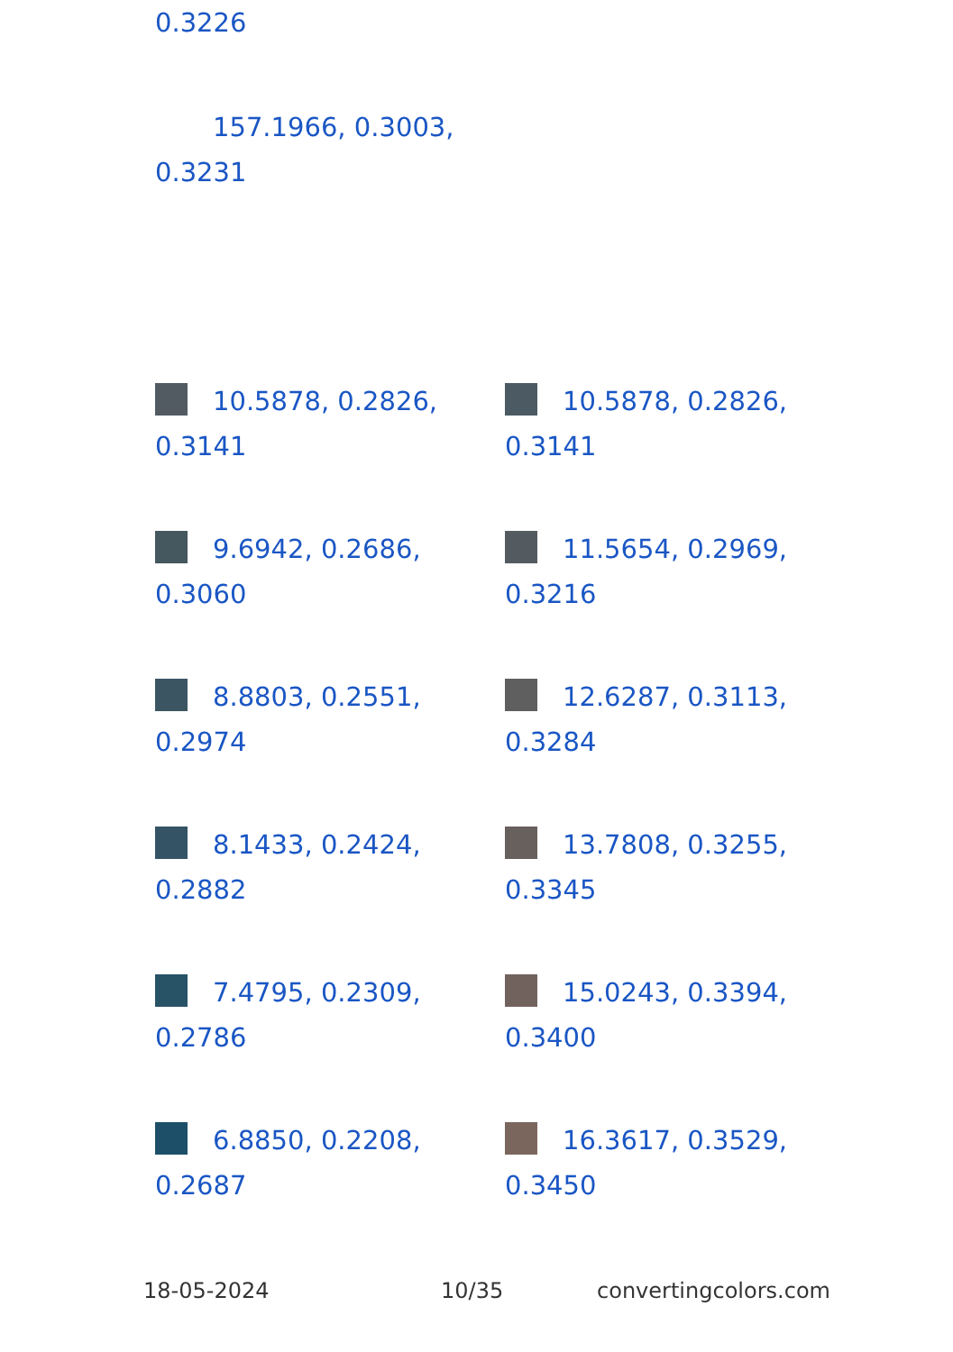0.3226
157.1966, 0.3003, 0.3231
10.5878, 0.2826, 0.3141
10.5878, 0.2826, 0.3141
9.6942, 0.2686, 0.3060
11.5654, 0.2969, 0.3216
8.8803, 0.2551, 0.2974
12.6287, 0.3113, 0.3284
8.1433, 0.2424, 0.2882
13.7808, 0.3255, 0.3345
7.4795, 0.2309, 0.2786
15.0243, 0.3394, 0.3400
6.8850, 0.2208, 0.2687
16.3617, 0.3529, 0.3450
18-05-2024 10/35 convertingcolors.com